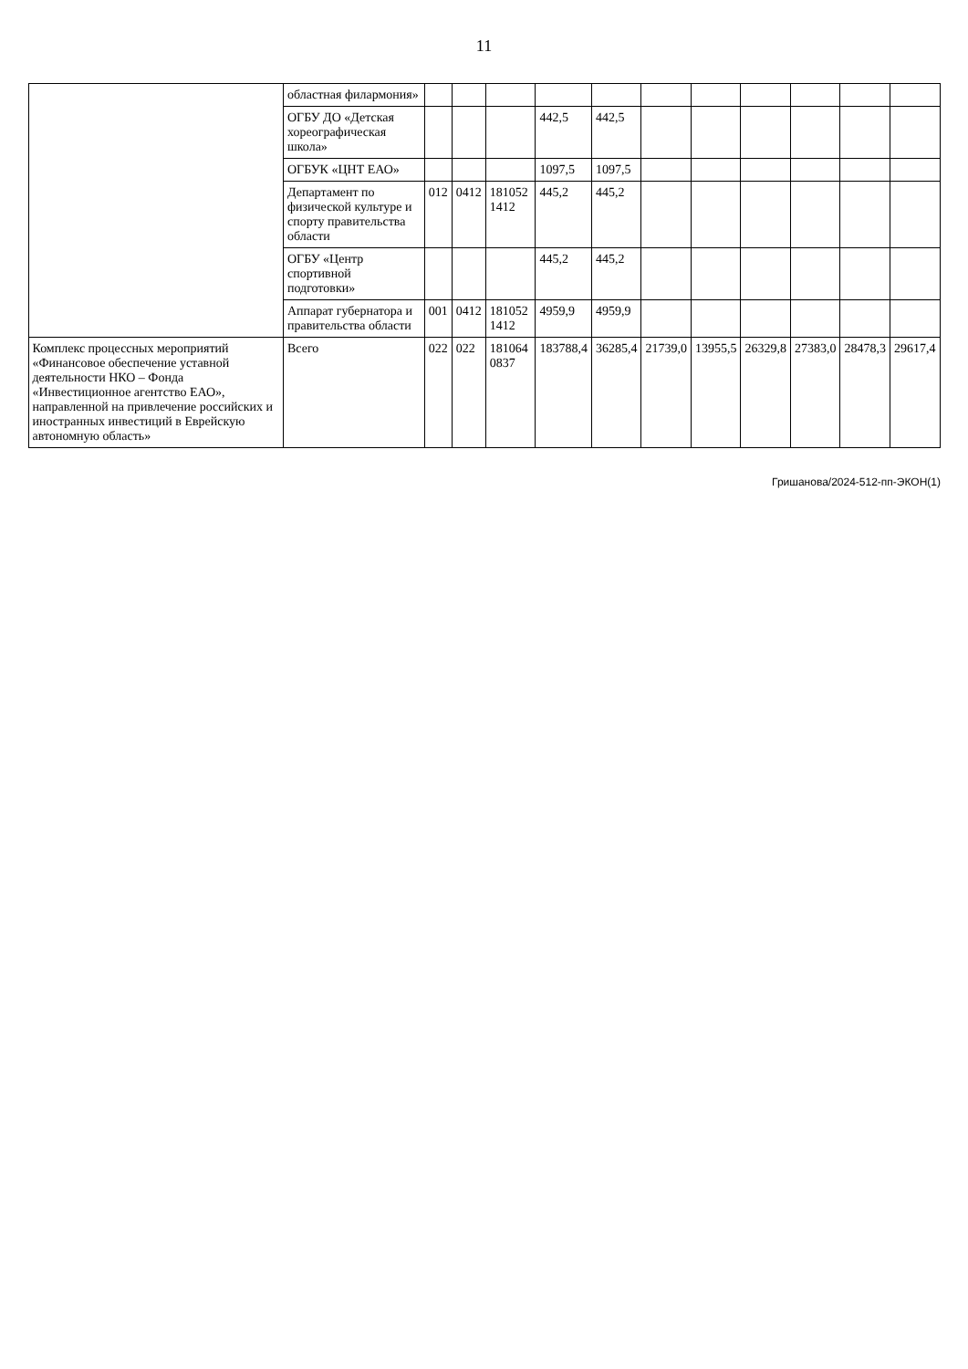11
| | областная филармония» | | | | | | | | | | | |
| | ОГБУ ДО «Детская хореографическая школа» | | | | 442,5 | 442,5 | | | | | | |
| | ОГБУК «ЦНТ ЕАО» | | | | 1097,5 | 1097,5 | | | | | | |
| | Департамент по физической культуре и спорту правительства области | 012 | 0412 | 181052 1412 | 445,2 | 445,2 | | | | | | |
| | ОГБУ «Центр спортивной подготовки» | | | | 445,2 | 445,2 | | | | | | |
| | Аппарат губернатора и правительства области | 001 | 0412 | 181052 1412 | 4959,9 | 4959,9 | | | | | | |
| Комплекс процессных мероприятий «Финансовое обеспечение уставной деятельности НКО – Фонда «Инвестиционное агентство ЕАО», направленной на привлечение российских и иностранных инвестиций в Еврейскую автономную область» | Всего | 022 | 022 | 181064 0837 | 183788,4 | 36285,4 | 21739,0 | 13955,5 | 26329,8 | 27383,0 | 28478,3 | 29617,4 |
Гришанова/2024-512-пп-ЭКОН(1)